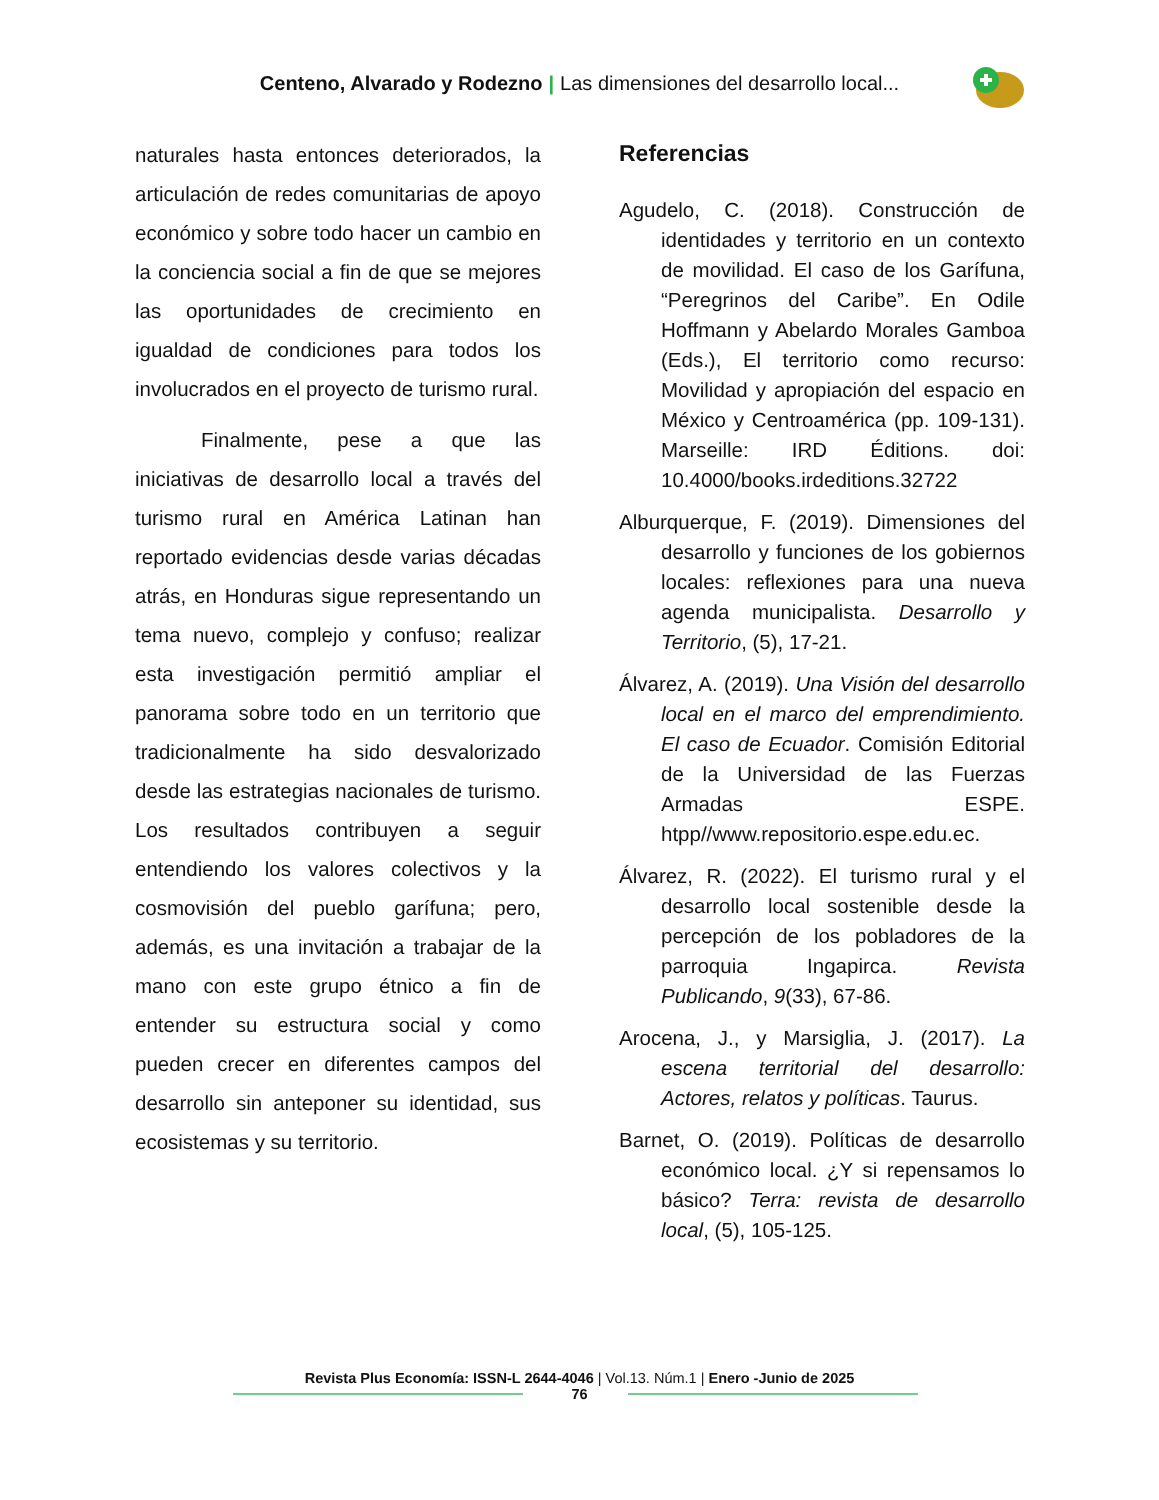Centeno, Alvarado y Rodezno | Las dimensiones del desarrollo local...
naturales hasta entonces deteriorados, la articulación de redes comunitarias de apoyo económico y sobre todo hacer un cambio en la conciencia social a fin de que se mejores las oportunidades de crecimiento en igualdad de condiciones para todos los involucrados en el proyecto de turismo rural.
Finalmente, pese a que las iniciativas de desarrollo local a través del turismo rural en América Latinan han reportado evidencias desde varias décadas atrás, en Honduras sigue representando un tema nuevo, complejo y confuso; realizar esta investigación permitió ampliar el panorama sobre todo en un territorio que tradicionalmente ha sido desvalorizado desde las estrategias nacionales de turismo. Los resultados contribuyen a seguir entendiendo los valores colectivos y la cosmovisión del pueblo garífuna; pero, además, es una invitación a trabajar de la mano con este grupo étnico a fin de entender su estructura social y como pueden crecer en diferentes campos del desarrollo sin anteponer su identidad, sus ecosistemas y su territorio.
Referencias
Agudelo, C. (2018). Construcción de identidades y territorio en un contexto de movilidad. El caso de los Garífuna, “Peregrinos del Caribe”. En Odile Hoffmann y Abelardo Morales Gamboa (Eds.), El territorio como recurso: Movilidad y apropiación del espacio en México y Centroamérica (pp. 109-131). Marseille: IRD Éditions. doi: 10.4000/books.irdeditions.32722
Alburquerque, F. (2019). Dimensiones del desarrollo y funciones de los gobiernos locales: reflexiones para una nueva agenda municipalista. Desarrollo y Territorio, (5), 17-21.
Álvarez, A. (2019). Una Visión del desarrollo local en el marco del emprendimiento. El caso de Ecuador. Comisión Editorial de la Universidad de las Fuerzas Armadas ESPE. htpp//www.repositorio.espe.edu.ec.
Álvarez, R. (2022). El turismo rural y el desarrollo local sostenible desde la percepción de los pobladores de la parroquia Ingapirca. Revista Publicando, 9(33), 67-86.
Arocena, J., y Marsiglia, J. (2017). La escena territorial del desarrollo: Actores, relatos y políticas. Taurus.
Barnet, O. (2019). Políticas de desarrollo económico local. ¿Y si repensamos lo básico? Terra: revista de desarrollo local, (5), 105-125.
Revista Plus Economía: ISSN-L 2644-4046 | Vol.13. Núm.1 | Enero -Junio de 2025
76